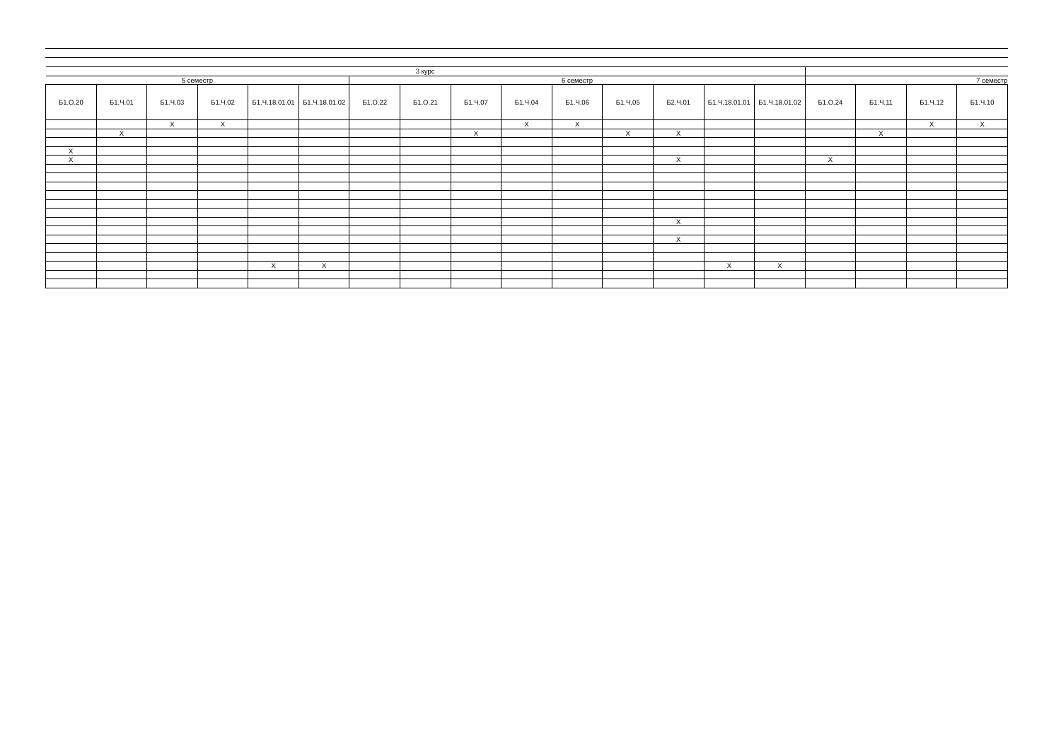| 3 курс | | | | | | | | | | | | | | | | | | |
| --- | --- | --- | --- | --- | --- | --- | --- | --- | --- | --- | --- | --- | --- | --- | --- | --- | --- | --- |
| 5 семестр | | | | | | 6 семестр | | | | | | | | | 7 семестр | | | |
| Б1.О.20 | Б1.Ч.01 | Б1.Ч.03 | Б1.Ч.02 | Б1.Ч.18.01.01 | Б1.Ч.18.01.02 | Б1.О.22 | Б1.О.21 | Б1.Ч.07 | Б1.Ч.04 | Б1.Ч.06 | Б1.Ч.05 | Б2.Ч.01 | Б1.Ч.18.01.01 | Б1.Ч.18.01.02 | Б1.О.24 | Б1.Ч.11 | Б1.Ч.12 | Б1.Ч.10 |
| | | X | X | | | | | | X | X | | | | | | | X | X |
| | X | | | | | | | X | | | X | X | | | | X | | |
| X | | | | | | | | | | | | | | | | | | |
| X | | | | | | | | | | | | X | | | X | | | |
| | | | | | | | | | | | | X | | | | | | |
| | | | | | | | | | | | | X | | | | | | |
| | | | | X | X | | | | | | | | X | X | | | | |